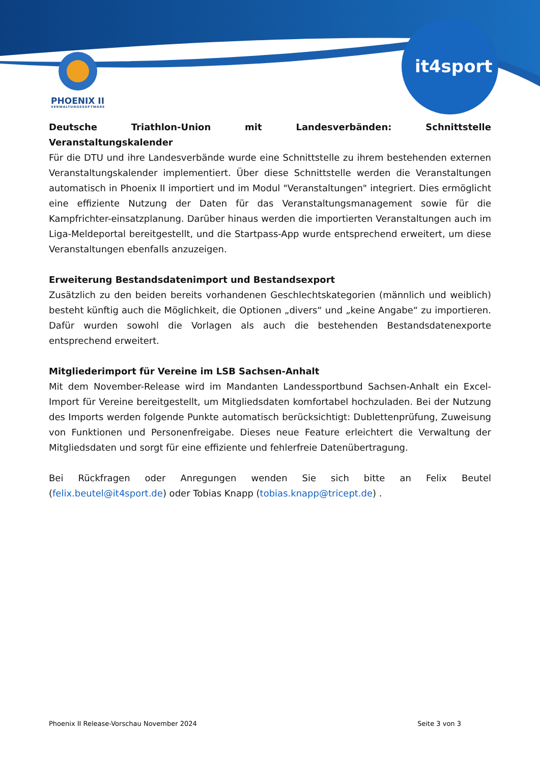PHOENIX II
VERWALTUNGSSOFTWARE
it4sport
Deutsche Triathlon-Union mit Landesverbänden: Schnittstelle Veranstaltungskalender
Für die DTU und ihre Landesverbände wurde eine Schnittstelle zu ihrem bestehenden externen Veranstaltungskalender implementiert. Über diese Schnittstelle werden die Veranstaltungen automatisch in Phoenix II importiert und im Modul "Veranstaltungen" integriert. Dies ermöglicht eine effiziente Nutzung der Daten für das Veranstaltungsmanagement sowie für die Kampfrichter-einsatzplanung. Darüber hinaus werden die importierten Veranstaltungen auch im Liga-Meldeportal bereitgestellt, und die Startpass-App wurde entsprechend erweitert, um diese Veranstaltungen ebenfalls anzuzeigen.
Erweiterung Bestandsdatenimport und Bestandsexport
Zusätzlich zu den beiden bereits vorhandenen Geschlechtskategorien (männlich und weiblich) besteht künftig auch die Möglichkeit, die Optionen „divers“ und „keine Angabe“ zu importieren. Dafür wurden sowohl die Vorlagen als auch die bestehenden Bestandsdatenexporte entsprechend erweitert.
Mitgliederimport für Vereine im LSB Sachsen-Anhalt
Mit dem November-Release wird im Mandanten Landessportbund Sachsen-Anhalt ein Excel-Import für Vereine bereitgestellt, um Mitgliedsdaten komfortabel hochzuladen. Bei der Nutzung des Imports werden folgende Punkte automatisch berücksichtigt: Dublettenprüfung, Zuweisung von Funktionen und Personenfreigabe. Dieses neue Feature erleichtert die Verwaltung der Mitgliedsdaten und sorgt für eine effiziente und fehlerfreie Datenübertragung.
Bei Rückfragen oder Anregungen wenden Sie sich bitte an Felix Beutel (felix.beutel@it4sport.de) oder Tobias Knapp (tobias.knapp@tricept.de) .
Phoenix II Release-Vorschau November 2024 Seite 3 von 3